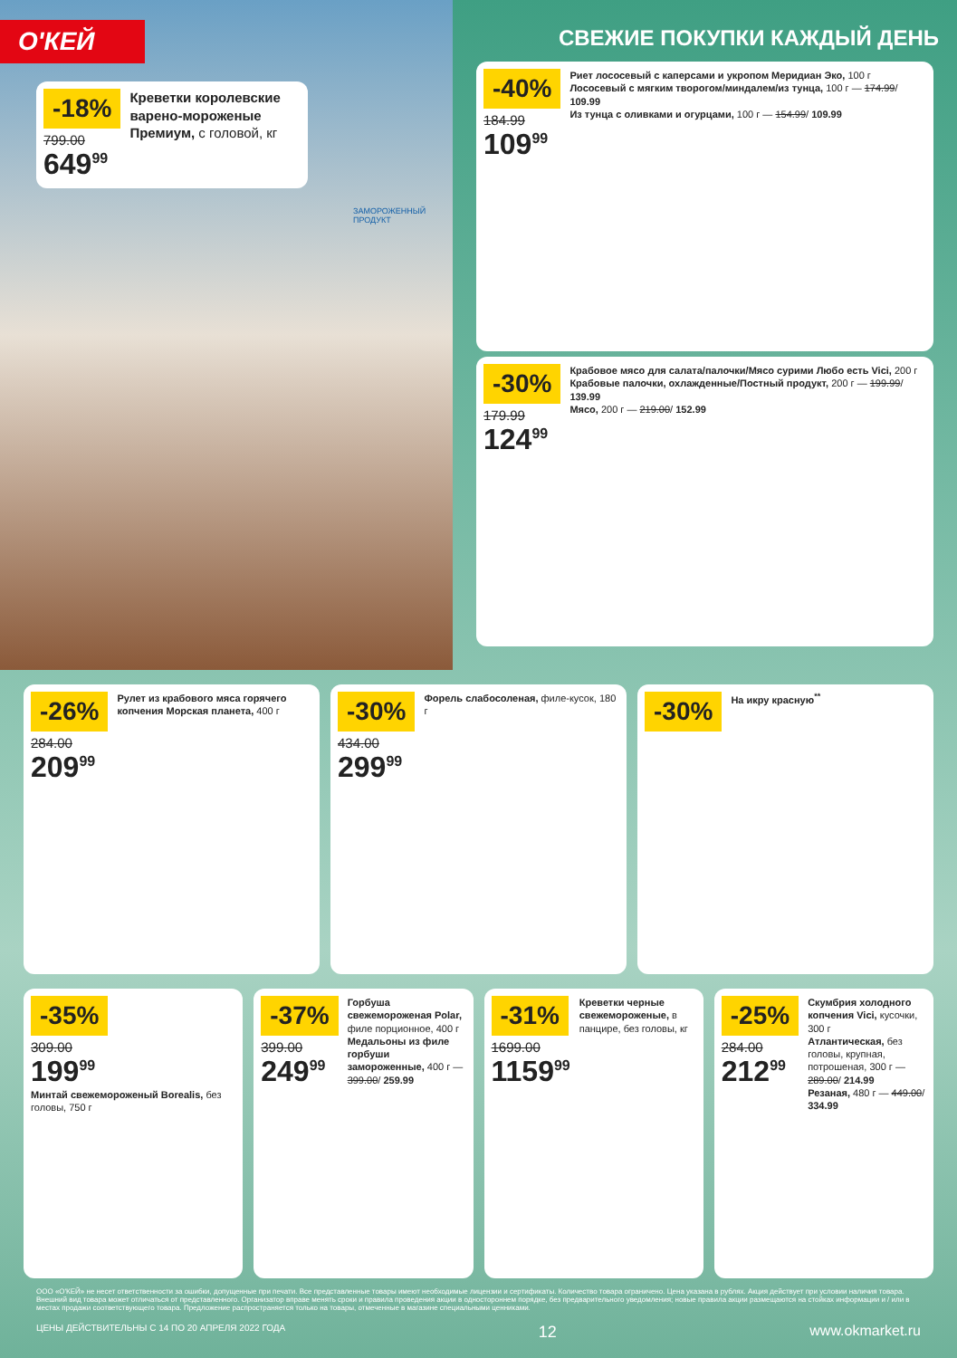О'КЕЙ
-18%
799.00
649<sup>99</sup>
Креветки королевские варено-мороженые Премиум, с головой, кг
ЗАМОРОЖЕННЫЙ ПРОДУКТ
СВЕЖИЕ ПОКУПКИ КАЖДЫЙ ДЕНЬ
-40%
184.99
109<sup>99</sup>
Риет лососевый с каперсами и укропом Меридиан Эко, 100 г
Лососевый с мягким творогом/миндалем/из тунца, 100 г — 174.99/ 109.99
Из тунца с оливками и огурцами, 100 г — 154.99/ 109.99
-30%
179.99
124<sup>99</sup>
Крабовое мясо для салата/палочки/Мясо сурими Любо есть Vici, 200 г
Крабовые палочки, охлажденные/Постный продукт, 200 г — 199.99/ 139.99
Мясо, 200 г — 219.00/ 152.99
-26%
284.00
209<sup>99</sup>
Рулет из крабового мяса горячего копчения Морская планета, 400 г
-30%
434.00
299<sup>99</sup>
Форель слабосоленая, филе-кусок, 180 г
-30%
На икру красную<sup>**</sup>
-35%
309.00
199<sup>99</sup>
Минтай свежемороженый Borealis, без головы, 750 г
-37%
399.00
249<sup>99</sup>
Горбуша свежемороженая Polar, филе порционное, 400 г
Медальоны из филе горбуши замороженные, 400 г — 399.00/ 259.99
-31%
1699.00
1159<sup>99</sup>
Креветки черные свежемороженые, в панцире, без головы, кг
-25%
284.00
212<sup>99</sup>
Скумбрия холодного копчения Vici, кусочки, 300 г
Атлантическая, без головы, крупная, потрошеная, 300 г — 289.00/ 214.99
Резаная, 480 г — 449.00/ 334.99
ООО «О'КЕЙ» не несет ответственности за ошибки, допущенные при печати. Все представленные товары имеют необходимые лицензии и сертификаты. Количество товара ограничено. Цена указана в рублях. Акция действует при условии наличия товара. Внешний вид товара может отличаться от представленного. Организатор вправе менять сроки и правила проведения акции в одностороннем порядке, без предварительного уведомления; новые правила акции размещаются на стойках информации и / или в местах продажи соответствующего товара. Предложение распространяется только на товары, отмеченные в магазине специальными ценниками.
ЦЕНЫ ДЕЙСТВИТЕЛЬНЫ С 14 ПО 20 АПРЕЛЯ 2022 ГОДА 12 www.okmarket.ru